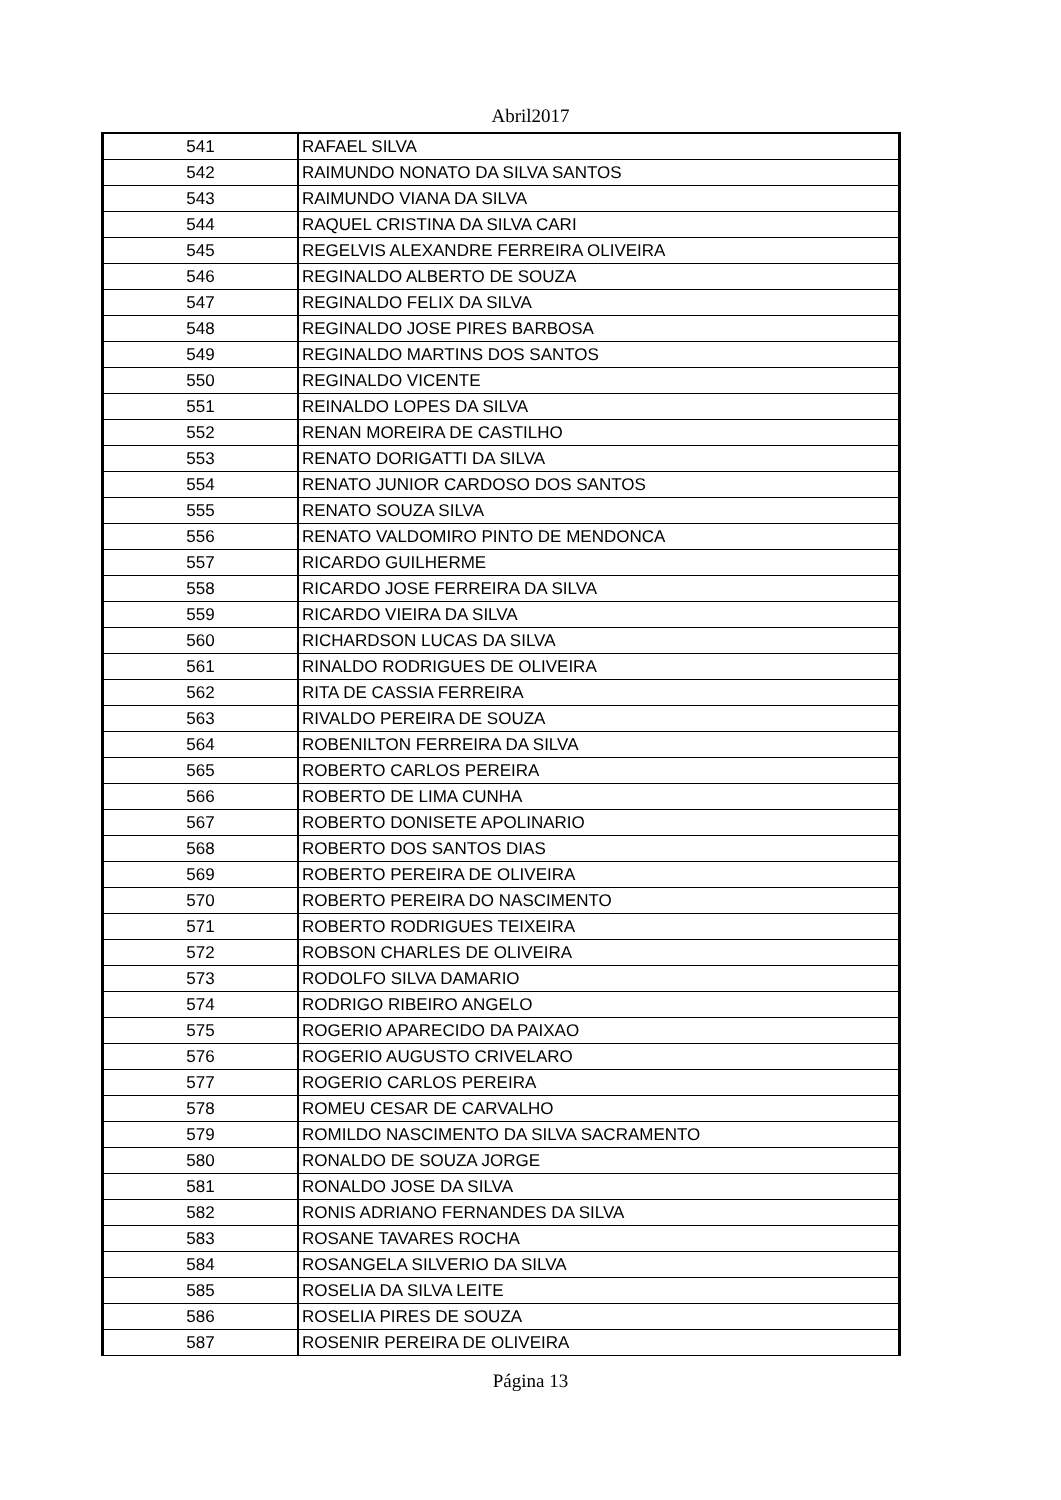Abril2017
| 541 | RAFAEL SILVA |
| 542 | RAIMUNDO NONATO DA SILVA SANTOS |
| 543 | RAIMUNDO VIANA DA SILVA |
| 544 | RAQUEL CRISTINA DA SILVA CARI |
| 545 | REGELVIS ALEXANDRE FERREIRA OLIVEIRA |
| 546 | REGINALDO ALBERTO DE SOUZA |
| 547 | REGINALDO FELIX DA SILVA |
| 548 | REGINALDO JOSE PIRES BARBOSA |
| 549 | REGINALDO MARTINS DOS SANTOS |
| 550 | REGINALDO VICENTE |
| 551 | REINALDO LOPES DA SILVA |
| 552 | RENAN MOREIRA DE CASTILHO |
| 553 | RENATO DORIGATTI DA SILVA |
| 554 | RENATO JUNIOR CARDOSO DOS SANTOS |
| 555 | RENATO SOUZA SILVA |
| 556 | RENATO VALDOMIRO PINTO DE MENDONCA |
| 557 | RICARDO GUILHERME |
| 558 | RICARDO JOSE FERREIRA DA SILVA |
| 559 | RICARDO VIEIRA DA SILVA |
| 560 | RICHARDSON LUCAS DA SILVA |
| 561 | RINALDO RODRIGUES DE OLIVEIRA |
| 562 | RITA DE CASSIA FERREIRA |
| 563 | RIVALDO PEREIRA DE SOUZA |
| 564 | ROBENILTON FERREIRA DA SILVA |
| 565 | ROBERTO CARLOS PEREIRA |
| 566 | ROBERTO DE LIMA CUNHA |
| 567 | ROBERTO DONISETE APOLINARIO |
| 568 | ROBERTO DOS SANTOS DIAS |
| 569 | ROBERTO PEREIRA DE OLIVEIRA |
| 570 | ROBERTO PEREIRA DO NASCIMENTO |
| 571 | ROBERTO RODRIGUES TEIXEIRA |
| 572 | ROBSON CHARLES DE OLIVEIRA |
| 573 | RODOLFO SILVA DAMARIO |
| 574 | RODRIGO RIBEIRO ANGELO |
| 575 | ROGERIO APARECIDO DA PAIXAO |
| 576 | ROGERIO AUGUSTO CRIVELARO |
| 577 | ROGERIO CARLOS PEREIRA |
| 578 | ROMEU CESAR DE CARVALHO |
| 579 | ROMILDO NASCIMENTO DA SILVA SACRAMENTO |
| 580 | RONALDO DE SOUZA JORGE |
| 581 | RONALDO JOSE DA SILVA |
| 582 | RONIS ADRIANO FERNANDES DA SILVA |
| 583 | ROSANE TAVARES ROCHA |
| 584 | ROSANGELA SILVERIO DA SILVA |
| 585 | ROSELIA DA SILVA LEITE |
| 586 | ROSELIA PIRES DE SOUZA |
| 587 | ROSENIR PEREIRA DE OLIVEIRA |
Página 13